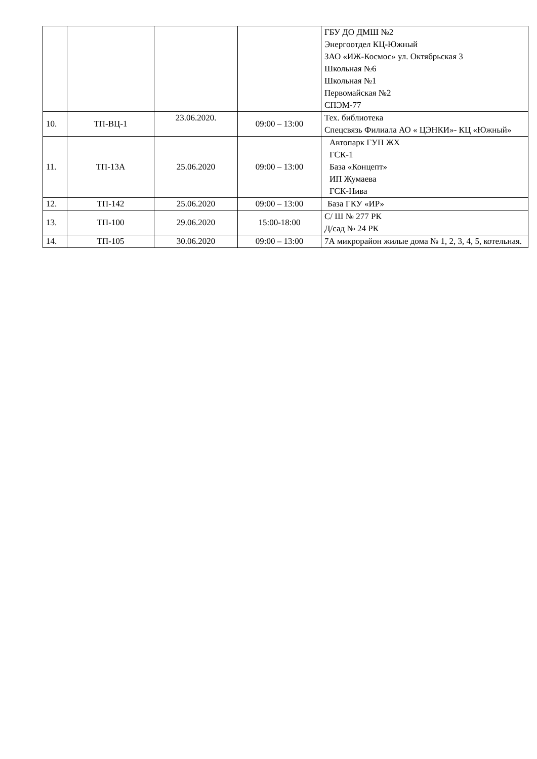| | | | | ГБУ ДО ДМШ №2 Энергоотдел КЦ-Южный ЗАО «ИЖ-Космос» ул. Октябрьская 3 Школьная №6 Школьная №1 Первомайская №2 СПЭМ-77 |
| 10. | ТП-ВЦ-1 | 23.06.2020. | 09:00 – 13:00 | Тех. библиотека Спецсвязь Филиала АО « ЦЭНКИ»- КЦ «Южный» |
| 11. | ТП-13А | 25.06.2020 | 09:00 – 13:00 | Автопарк ГУП ЖХ ГСК-1 База «Концепт» ИП Жумаева ГСК-Нива |
| 12. | ТП-142 | 25.06.2020 | 09:00 – 13:00 | База ГКУ «ИР» |
| 13. | ТП-100 | 29.06.2020 | 15:00-18:00 | С/ Ш № 277 РК Д/сад № 24 РК |
| 14. | ТП-105 | 30.06.2020 | 09:00 – 13:00 | 7А микрорайон жилые дома № 1, 2, 3, 4, 5, котельная. |